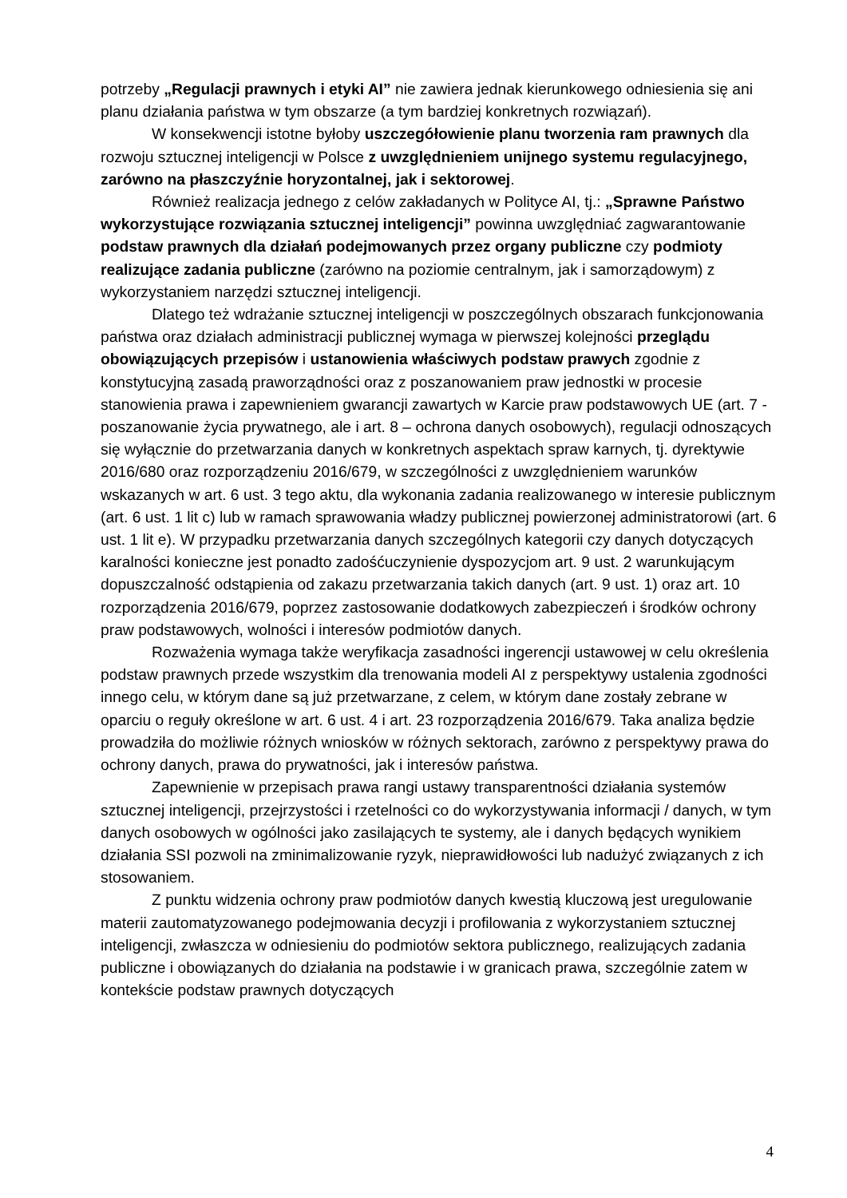potrzeby „Regulacji prawnych i etyki AI” nie zawiera jednak kierunkowego odniesienia się ani planu działania państwa w tym obszarze (a tym bardziej konkretnych rozwiązań).
W konsekwencji istotne byłoby uszczegółowienie planu tworzenia ram prawnych dla rozwoju sztucznej inteligencji w Polsce z uwzględnieniem unijnego systemu regulacyjnego, zarówno na płaszczyźnie horyzontalnej, jak i sektorowej.
Również realizacja jednego z celów zakładanych w Polityce AI, tj.: „Sprawne Państwo wykorzystujące rozwiązania sztucznej inteligencji” powinna uwzględniać zagwarantowanie podstaw prawnych dla działań podejmowanych przez organy publiczne czy podmioty realizujące zadania publiczne (zarówno na poziomie centralnym, jak i samorządowym) z wykorzystaniem narzędzi sztucznej inteligencji.
Dlatego też wdrażanie sztucznej inteligencji w poszczególnych obszarach funkcjonowania państwa oraz działach administracji publicznej wymaga w pierwszej kolejności przeglądu obowiązujących przepisów i ustanowienia właściwych podstaw prawych zgodnie z konstytucyjną zasadą praworządności oraz z poszanowaniem praw jednostki w procesie stanowienia prawa i zapewnieniem gwarancji zawartych w Karcie praw podstawowych UE (art. 7 - poszanowanie życia prywatnego, ale i art. 8 – ochrona danych osobowych), regulacji odnoszących się wyłącznie do przetwarzania danych w konkretnych aspektach spraw karnych, tj. dyrektywie 2016/680 oraz rozporządzeniu 2016/679, w szczególności z uwzględnieniem warunków wskazanych w art. 6 ust. 3 tego aktu, dla wykonania zadania realizowanego w interesie publicznym (art. 6 ust. 1 lit c) lub w ramach sprawowania władzy publicznej powierzonej administratorowi (art. 6 ust. 1 lit e). W przypadku przetwarzania danych szczególnych kategorii czy danych dotyczących karalności konieczne jest ponadto zadośćuczynienie dyspozycjom art. 9 ust. 2 warunkującym dopuszczalność odstąpienia od zakazu przetwarzania takich danych (art. 9 ust. 1) oraz art. 10 rozporządzenia 2016/679, poprzez zastosowanie dodatkowych zabezpieczeń i środków ochrony praw podstawowych, wolności i interesów podmiotów danych.
Rozważenia wymaga także weryfikacja zasadności ingerencji ustawowej w celu określenia podstaw prawnych przede wszystkim dla trenowania modeli AI z perspektywy ustalenia zgodności innego celu, w którym dane są już przetwarzane, z celem, w którym dane zostały zebrane w oparciu o reguły określone w art. 6 ust. 4 i art. 23 rozporządzenia 2016/679. Taka analiza będzie prowadziła do możliwie różnych wniosków w różnych sektorach, zarówno z perspektywy prawa do ochrony danych, prawa do prywatności, jak i interesów państwa.
Zapewnienie w przepisach prawa rangi ustawy transparentności działania systemów sztucznej inteligencji, przejrzystości i rzetelności co do wykorzystywania informacji / danych, w tym danych osobowych w ogólności jako zasilających te systemy, ale i danych będących wynikiem działania SSI pozwoli na zminimalizowanie ryzyk, nieprawidłowości lub nadużyć związanych z ich stosowaniem.
Z punktu widzenia ochrony praw podmiotów danych kwestią kluczową jest uregulowanie materii zautomatyzowanego podejmowania decyzji i profilowania z wykorzystaniem sztucznej inteligencji, zwłaszcza w odniesieniu do podmiotów sektora publicznego, realizujących zadania publiczne i obowiązanych do działania na podstawie i w granicach prawa, szczególnie zatem w kontekście podstaw prawnych dotyczących
4